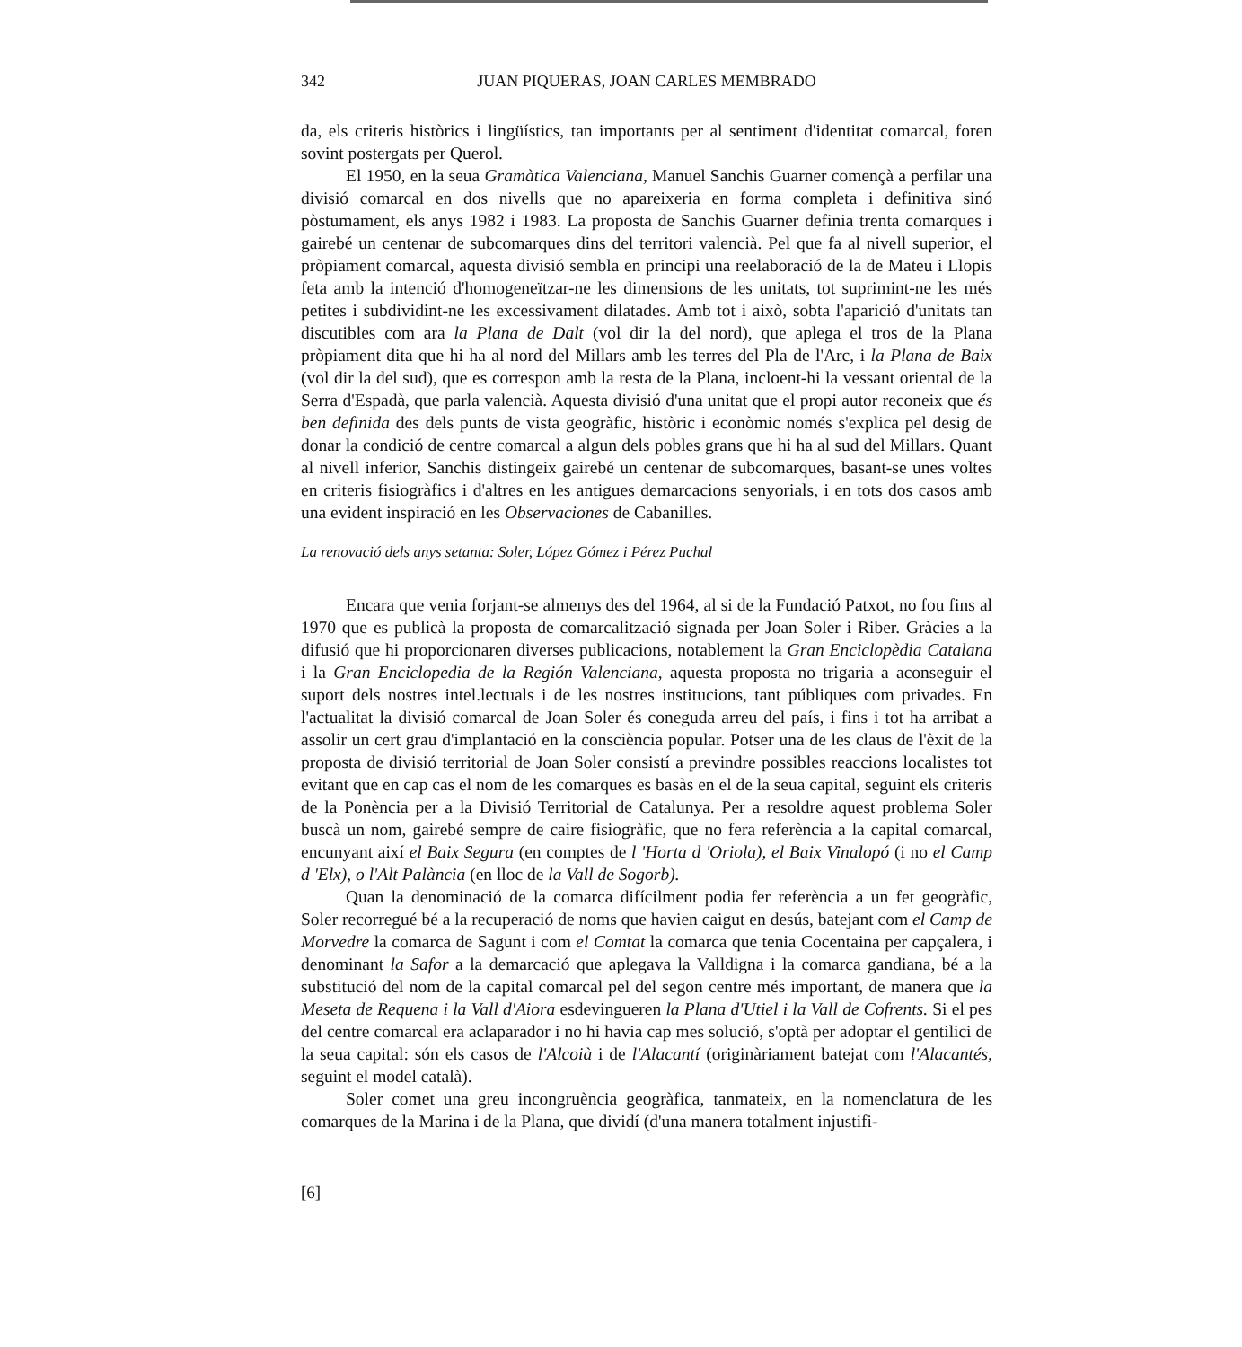342 JUAN PIQUERAS, JOAN CARLES MEMBRADO
da, els criteris històrics i lingüístics, tan importants per al sentiment d'identitat comarcal, foren sovint postergats per Querol.
El 1950, en la seua Gramàtica Valenciana, Manuel Sanchis Guarner començà a perfilar una divisió comarcal en dos nivells que no apareixeria en forma completa i definitiva sinó pòstumament, els anys 1982 i 1983. La proposta de Sanchis Guarner definia trenta comarques i gairebé un centenar de subcomarques dins del territori valencià. Pel que fa al nivell superior, el pròpiament comarcal, aquesta divisió sembla en principi una reelaboració de la de Mateu i Llopis feta amb la intenció d'homogeneïtzar-ne les dimensions de les unitats, tot suprimint-ne les més petites i subdividint-ne les excessivament dilatades. Amb tot i això, sobta l'aparició d'unitats tan discutibles com ara la Plana de Dalt (vol dir la del nord), que aplega el tros de la Plana pròpiament dita que hi ha al nord del Millars amb les terres del Pla de l'Arc, i la Plana de Baix (vol dir la del sud), que es correspon amb la resta de la Plana, incloent-hi la vessant oriental de la Serra d'Espadà, que parla valencià. Aquesta divisió d'una unitat que el propi autor reconeix que és ben definida des dels punts de vista geogràfic, històric i econòmic només s'explica pel desig de donar la condició de centre comarcal a algun dels pobles grans que hi ha al sud del Millars. Quant al nivell inferior, Sanchis distingeix gairebé un centenar de subcomarques, basant-se unes voltes en criteris fisiogràfics i d'altres en les antigues demarcacions senyorials, i en tots dos casos amb una evident inspiració en les Observaciones de Cabanilles.
La renovació dels anys setanta: Soler, López Gómez i Pérez Puchal
Encara que venia forjant-se almenys des del 1964, al si de la Fundació Patxot, no fou fins al 1970 que es publicà la proposta de comarcalització signada per Joan Soler i Riber. Gràcies a la difusió que hi proporcionaren diverses publicacions, notablement la Gran Enciclopèdia Catalana i la Gran Enciclopedia de la Región Valenciana, aquesta proposta no trigaria a aconseguir el suport dels nostres intel.lectuals i de les nostres institucions, tant públiques com privades. En l'actualitat la divisió comarcal de Joan Soler és coneguda arreu del país, i fins i tot ha arribat a assolir un cert grau d'implantació en la consciència popular. Potser una de les claus de l'èxit de la proposta de divisió territorial de Joan Soler consistí a previndre possibles reaccions localistes tot evitant que en cap cas el nom de les comarques es basàs en el de la seua capital, seguint els criteris de la Ponència per a la Divisió Territorial de Catalunya. Per a resoldre aquest problema Soler buscà un nom, gairebé sempre de caire fisiogràfic, que no fera referència a la capital comarcal, encunyant així el Baix Segura (en comptes de l 'Horta d 'Oriola), el Baix Vinalopó (i no el Camp d 'Elx), o l'Alt Palància (en lloc de la Vall de Sogorb).
Quan la denominació de la comarca difícilment podia fer referència a un fet geogràfic, Soler recorregué bé a la recuperació de noms que havien caigut en desús, batejant com el Camp de Morvedre la comarca de Sagunt i com el Comtat la comarca que tenia Cocentaina per capçalera, i denominant la Safor a la demarcació que aplegava la Valldigna i la comarca gandiana, bé a la substitució del nom de la capital comarcal pel del segon centre més important, de manera que la Meseta de Requena i la Vall d'Aiora esdevingueren la Plana d'Utiel i la Vall de Cofrents. Si el pes del centre comarcal era aclaparador i no hi havia cap mes solució, s'optà per adoptar el gentilici de la seua capital: són els casos de l'Alcoià i de l'Alacantí (originàriament batejat com l'Alacantés, seguint el model català).
Soler comet una greu incongruència geogràfica, tanmateix, en la nomenclatura de les comarques de la Marina i de la Plana, que dividí (d'una manera totalment injustifi-
[6]